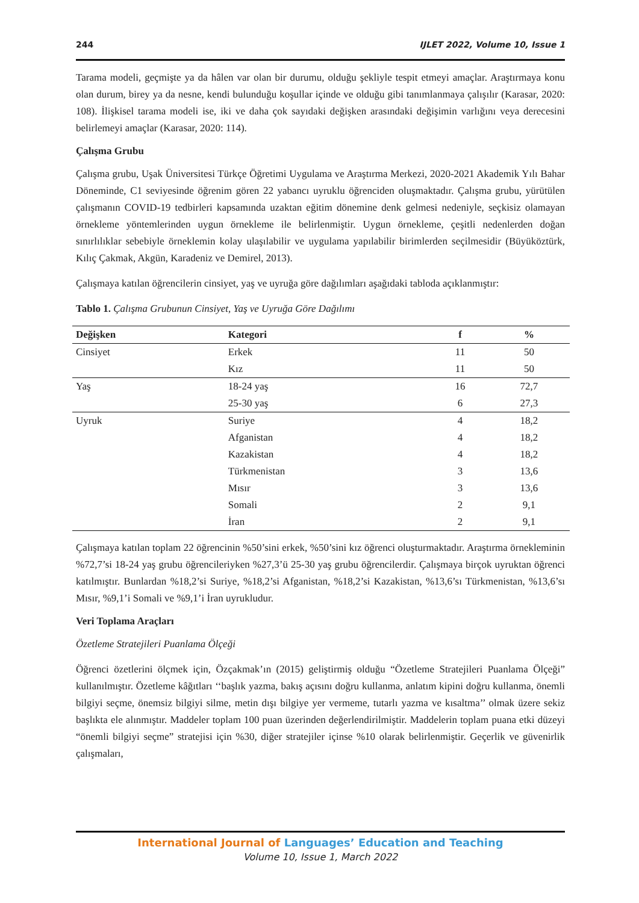244 IJLET 2022, Volume 10, Issue 1
Tarama modeli, geçmişte ya da hâlen var olan bir durumu, olduğu şekliyle tespit etmeyi amaçlar. Araştırmaya konu olan durum, birey ya da nesne, kendi bulunduğu koşullar içinde ve olduğu gibi tanımlanmaya çalışılır (Karasar, 2020: 108). İlişkisel tarama modeli ise, iki ve daha çok sayıdaki değişken arasındaki değişimin varlığını veya derecesini belirlemeyi amaçlar (Karasar, 2020: 114).
Çalışma Grubu
Çalışma grubu, Uşak Üniversitesi Türkçe Öğretimi Uygulama ve Araştırma Merkezi, 2020-2021 Akademik Yılı Bahar Döneminde, C1 seviyesinde öğrenim gören 22 yabancı uyruklu öğrenciden oluşmaktadır. Çalışma grubu, yürütülen çalışmanın COVID-19 tedbirleri kapsamında uzaktan eğitim dönemine denk gelmesi nedeniyle, seçkisiz olamayan örnekleme yöntemlerinden uygun örnekleme ile belirlenmiştir. Uygun örnekleme, çeşitli nedenlerden doğan sınırlılıklar sebebiyle örneklemin kolay ulaşılabilir ve uygulama yapılabilir birimlerden seçilmesidir (Büyüköztürk, Kılıç Çakmak, Akgün, Karadeniz ve Demirel, 2013).
Çalışmaya katılan öğrencilerin cinsiyet, yaş ve uyruğa göre dağılımları aşağıdaki tabloda açıklanmıştır:
Tablo 1. Çalışma Grubunun Cinsiyet, Yaş ve Uyruğa Göre Dağılımı
| Değişken | Kategori | f | % |
| --- | --- | --- | --- |
| Cinsiyet | Erkek | 11 | 50 |
| | Kız | 11 | 50 |
| Yaş | 18-24 yaş | 16 | 72,7 |
| | 25-30 yaş | 6 | 27,3 |
| Uyruk | Suriye | 4 | 18,2 |
| | Afganistan | 4 | 18,2 |
| | Kazakistan | 4 | 18,2 |
| | Türkmenistan | 3 | 13,6 |
| | Mısır | 3 | 13,6 |
| | Somali | 2 | 9,1 |
| | İran | 2 | 9,1 |
Çalışmaya katılan toplam 22 öğrencinin %50’sini erkek, %50’sini kız öğrenci oluşturmaktadır. Araştırma örnekleminin %72,7’si 18-24 yaş grubu öğrencileriyken %27,3’ü 25-30 yaş grubu öğrencilerdir. Çalışmaya birçok uyruktan öğrenci katılmıştır. Bunlardan %18,2’si Suriye, %18,2’si Afganistan, %18,2’si Kazakistan, %13,6’sı Türkmenistan, %13,6’sı Mısır, %9,1’i Somali ve %9,1’i İran uyrukludur.
Veri Toplama Araçları
Özetleme Stratejileri Puanlama Ölçeği
Öğrenci özetlerini ölçmek için, Özçakmak’ın (2015) geliştirmiş olduğu “Özetleme Stratejileri Puanlama Ölçeği” kullanılmıştır. Özetleme kâğıtları ‘‘başlık yazma, bakış açısını doğru kullanma, anlatım kipini doğru kullanma, önemli bilgiyi seçme, önemsiz bilgiyi silme, metin dışı bilgiye yer vermeme, tutarlı yazma ve kısaltma’’ olmak üzere sekiz başlıkta ele alınmıştır. Maddeler toplam 100 puan üzerinden değerlendirilmiştir. Maddelerin toplam puana etki düzeyi “önemli bilgiyi seçme” stratejisi için %30, diğer stratejiler içinse %10 olarak belirlenmiştir. Geçerlik ve güvenirlik çalışmaları,
International Journal of Languages’ Education and Teaching
Volume 10, Issue 1, March 2022